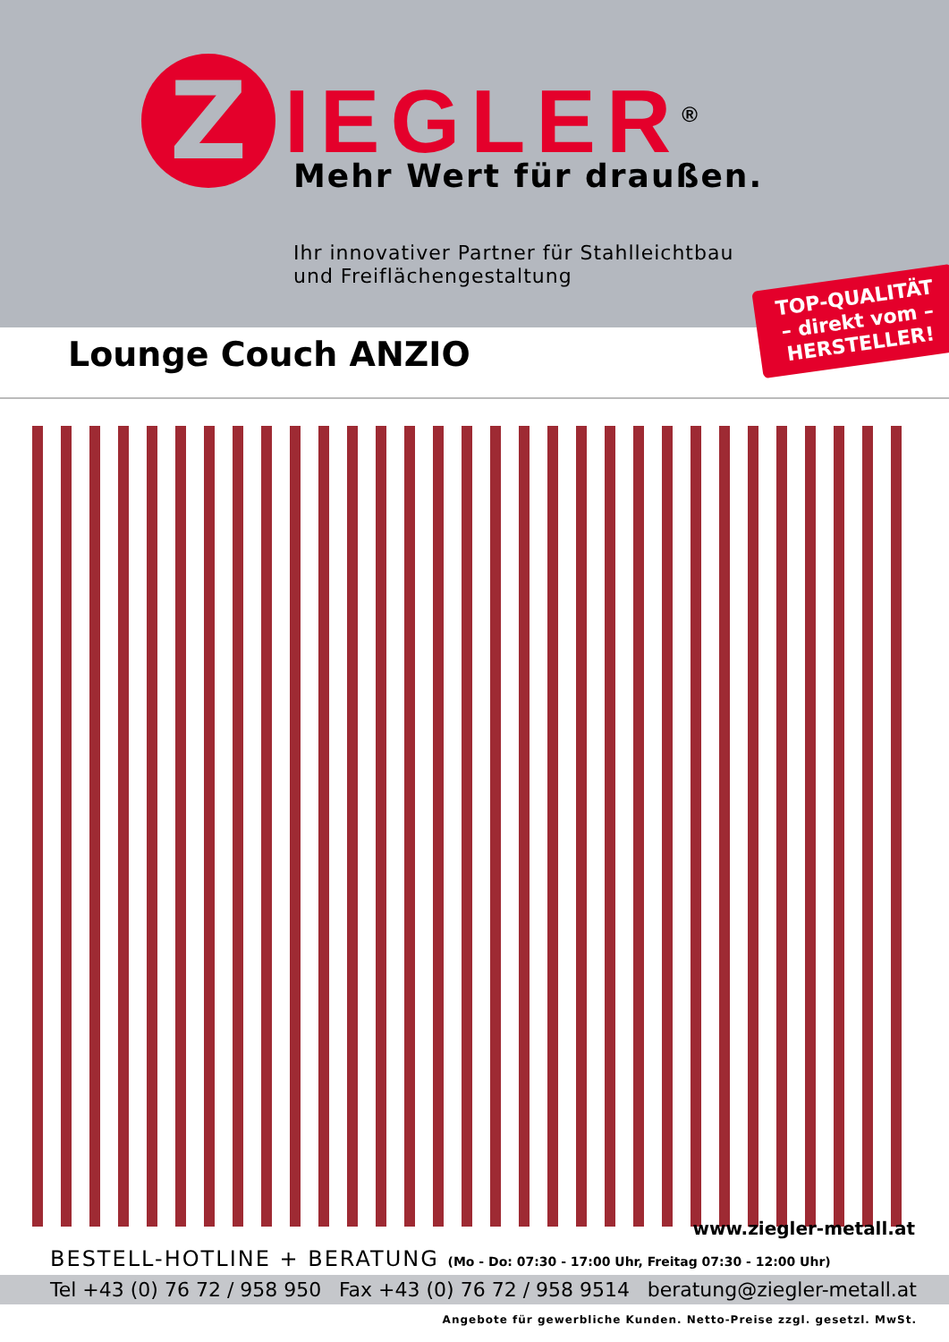Z
IEGLER<sup>®</sup>
Mehr Wert für draußen.
Ihr innovativer Partner für Stahlleichtbau
und Freiflächengestaltung
TOP-QUALITÄT
– direkt vom –
HERSTELLER!
Lounge Couch ANZIO
www.ziegler-metall.at
BESTELL-HOTLINE + BERATUNG (Mo - Do: 07:30 - 17:00 Uhr, Freitag 07:30 - 12:00 Uhr)
Tel +43 (0) 76 72 / 958 950 Fax +43 (0) 76 72 / 958 9514 beratung@ziegler-metall.at
Angebote für gewerbliche Kunden. Netto-Preise zzgl. gesetzl. MwSt.